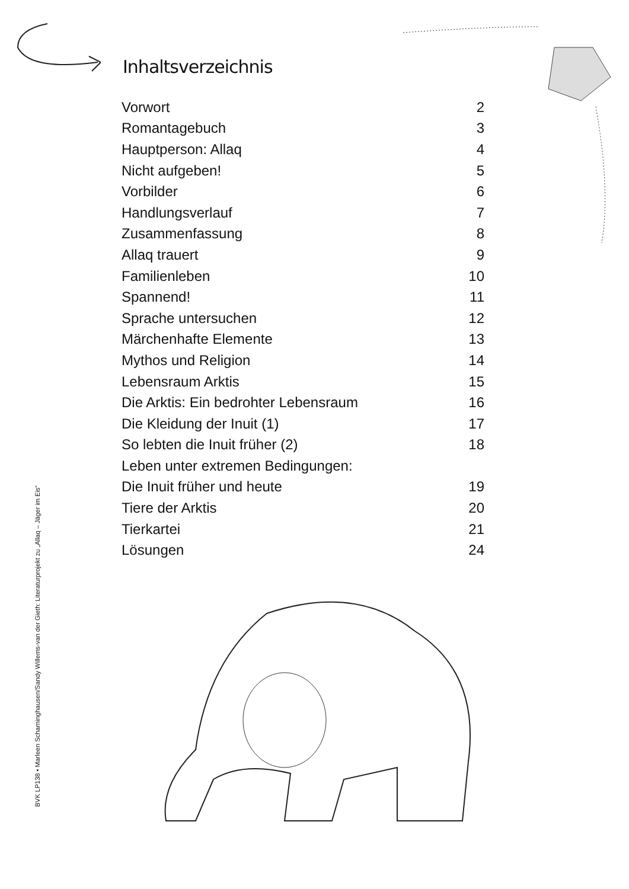Inhaltsverzeichnis
| Vorwort | 2 |
| Romantagebuch | 3 |
| Hauptperson: Allaq | 4 |
| Nicht aufgeben! | 5 |
| Vorbilder | 6 |
| Handlungsverlauf | 7 |
| Zusammenfassung | 8 |
| Allaq trauert | 9 |
| Familienleben | 10 |
| Spannend! | 11 |
| Sprache untersuchen | 12 |
| Märchenhafte Elemente | 13 |
| Mythos und Religion | 14 |
| Lebensraum Arktis | 15 |
| Die Arktis: Ein bedrohter Lebensraum | 16 |
| Die Kleidung der Inuit (1) | 17 |
| So lebten die Inuit früher (2) | 18 |
| Leben unter extremen Bedingungen: | |
| Die Inuit früher und heute | 19 |
| Tiere der Arktis | 20 |
| Tierkartei | 21 |
| Lösungen | 24 |
BVK LP138 • Marleen Scharninghausen/Sandy Willems-van der Gieth: Literaturprojekt zu „Allaq – Jäger im Eis“